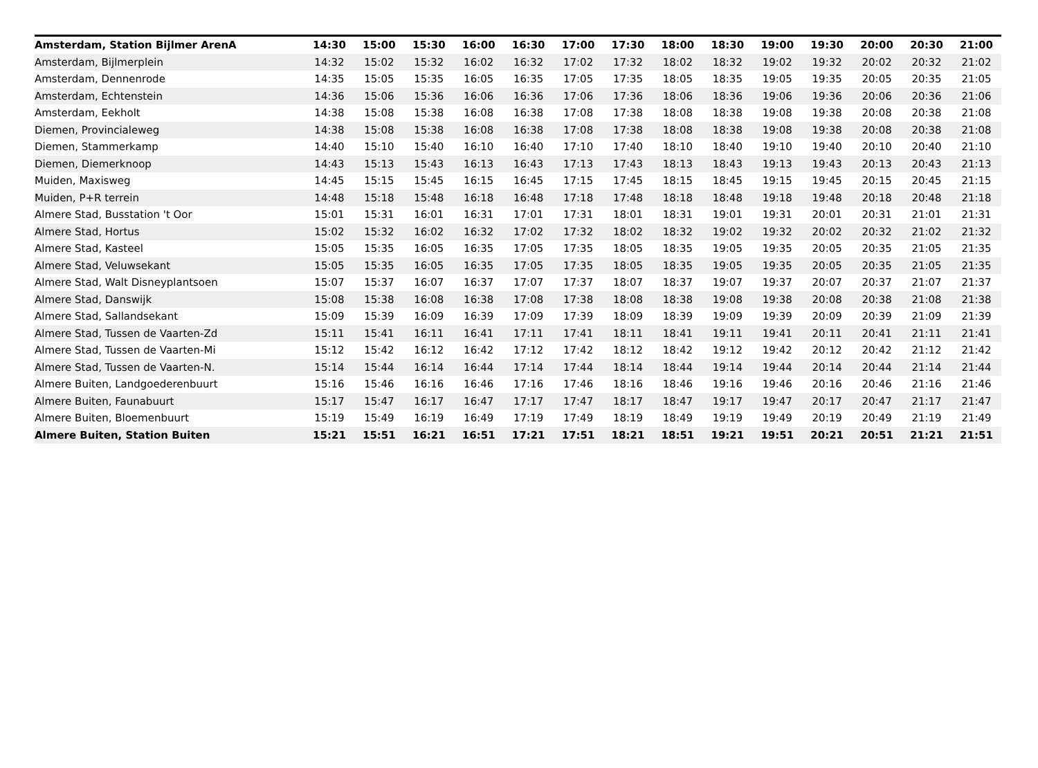| Amsterdam, Station Bijlmer ArenA | 14:30 | 15:00 | 15:30 | 16:00 | 16:30 | 17:00 | 17:30 | 18:00 | 18:30 | 19:00 | 19:30 | 20:00 | 20:30 | 21:00 |
| --- | --- | --- | --- | --- | --- | --- | --- | --- | --- | --- | --- | --- | --- | --- |
| Amsterdam, Bijlmerplein | 14:32 | 15:02 | 15:32 | 16:02 | 16:32 | 17:02 | 17:32 | 18:02 | 18:32 | 19:02 | 19:32 | 20:02 | 20:32 | 21:02 |
| Amsterdam, Dennenrode | 14:35 | 15:05 | 15:35 | 16:05 | 16:35 | 17:05 | 17:35 | 18:05 | 18:35 | 19:05 | 19:35 | 20:05 | 20:35 | 21:05 |
| Amsterdam, Echtenstein | 14:36 | 15:06 | 15:36 | 16:06 | 16:36 | 17:06 | 17:36 | 18:06 | 18:36 | 19:06 | 19:36 | 20:06 | 20:36 | 21:06 |
| Amsterdam, Eekholt | 14:38 | 15:08 | 15:38 | 16:08 | 16:38 | 17:08 | 17:38 | 18:08 | 18:38 | 19:08 | 19:38 | 20:08 | 20:38 | 21:08 |
| Diemen, Provincialeweg | 14:38 | 15:08 | 15:38 | 16:08 | 16:38 | 17:08 | 17:38 | 18:08 | 18:38 | 19:08 | 19:38 | 20:08 | 20:38 | 21:08 |
| Diemen, Stammerkamp | 14:40 | 15:10 | 15:40 | 16:10 | 16:40 | 17:10 | 17:40 | 18:10 | 18:40 | 19:10 | 19:40 | 20:10 | 20:40 | 21:10 |
| Diemen, Diemerknoop | 14:43 | 15:13 | 15:43 | 16:13 | 16:43 | 17:13 | 17:43 | 18:13 | 18:43 | 19:13 | 19:43 | 20:13 | 20:43 | 21:13 |
| Muiden, Maxisweg | 14:45 | 15:15 | 15:45 | 16:15 | 16:45 | 17:15 | 17:45 | 18:15 | 18:45 | 19:15 | 19:45 | 20:15 | 20:45 | 21:15 |
| Muiden, P+R terrein | 14:48 | 15:18 | 15:48 | 16:18 | 16:48 | 17:18 | 17:48 | 18:18 | 18:48 | 19:18 | 19:48 | 20:18 | 20:48 | 21:18 |
| Almere Stad, Busstation 't Oor | 15:01 | 15:31 | 16:01 | 16:31 | 17:01 | 17:31 | 18:01 | 18:31 | 19:01 | 19:31 | 20:01 | 20:31 | 21:01 | 21:31 |
| Almere Stad, Hortus | 15:02 | 15:32 | 16:02 | 16:32 | 17:02 | 17:32 | 18:02 | 18:32 | 19:02 | 19:32 | 20:02 | 20:32 | 21:02 | 21:32 |
| Almere Stad, Kasteel | 15:05 | 15:35 | 16:05 | 16:35 | 17:05 | 17:35 | 18:05 | 18:35 | 19:05 | 19:35 | 20:05 | 20:35 | 21:05 | 21:35 |
| Almere Stad, Veluwsekant | 15:05 | 15:35 | 16:05 | 16:35 | 17:05 | 17:35 | 18:05 | 18:35 | 19:05 | 19:35 | 20:05 | 20:35 | 21:05 | 21:35 |
| Almere Stad, Walt Disneyplantsoen | 15:07 | 15:37 | 16:07 | 16:37 | 17:07 | 17:37 | 18:07 | 18:37 | 19:07 | 19:37 | 20:07 | 20:37 | 21:07 | 21:37 |
| Almere Stad, Danswijk | 15:08 | 15:38 | 16:08 | 16:38 | 17:08 | 17:38 | 18:08 | 18:38 | 19:08 | 19:38 | 20:08 | 20:38 | 21:08 | 21:38 |
| Almere Stad, Sallandsekant | 15:09 | 15:39 | 16:09 | 16:39 | 17:09 | 17:39 | 18:09 | 18:39 | 19:09 | 19:39 | 20:09 | 20:39 | 21:09 | 21:39 |
| Almere Stad, Tussen de Vaarten-Zd | 15:11 | 15:41 | 16:11 | 16:41 | 17:11 | 17:41 | 18:11 | 18:41 | 19:11 | 19:41 | 20:11 | 20:41 | 21:11 | 21:41 |
| Almere Stad, Tussen de Vaarten-Mi | 15:12 | 15:42 | 16:12 | 16:42 | 17:12 | 17:42 | 18:12 | 18:42 | 19:12 | 19:42 | 20:12 | 20:42 | 21:12 | 21:42 |
| Almere Stad, Tussen de Vaarten-N. | 15:14 | 15:44 | 16:14 | 16:44 | 17:14 | 17:44 | 18:14 | 18:44 | 19:14 | 19:44 | 20:14 | 20:44 | 21:14 | 21:44 |
| Almere Buiten, Landgoederenbuurt | 15:16 | 15:46 | 16:16 | 16:46 | 17:16 | 17:46 | 18:16 | 18:46 | 19:16 | 19:46 | 20:16 | 20:46 | 21:16 | 21:46 |
| Almere Buiten, Faunabuurt | 15:17 | 15:47 | 16:17 | 16:47 | 17:17 | 17:47 | 18:17 | 18:47 | 19:17 | 19:47 | 20:17 | 20:47 | 21:17 | 21:47 |
| Almere Buiten, Bloemenbuurt | 15:19 | 15:49 | 16:19 | 16:49 | 17:19 | 17:49 | 18:19 | 18:49 | 19:19 | 19:49 | 20:19 | 20:49 | 21:19 | 21:49 |
| Almere Buiten, Station Buiten | 15:21 | 15:51 | 16:21 | 16:51 | 17:21 | 17:51 | 18:21 | 18:51 | 19:21 | 19:51 | 20:21 | 20:51 | 21:21 | 21:51 |